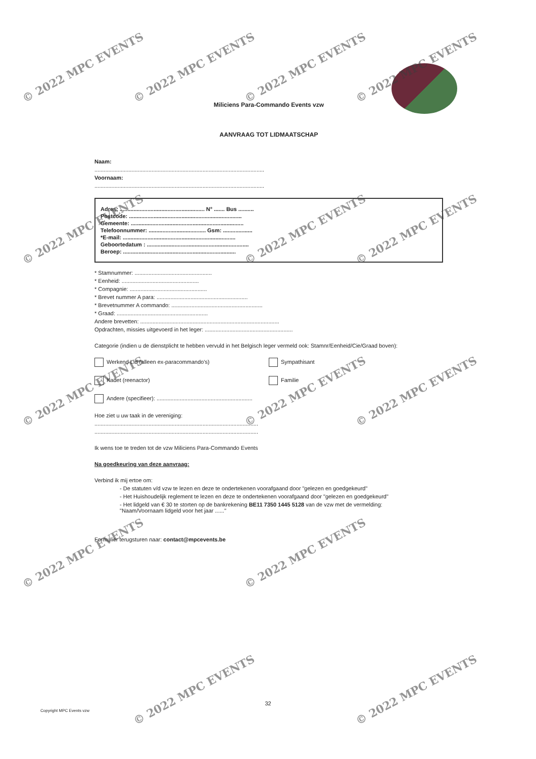Miliciens Para-Commando Events vzw
AANVRAAG TOT LIDMAATSCHAP
Naam:
..............................................................................................................
Voornaam:
..............................................................................................................
Adres: ....................................................... N° ....... Bus ..........
Postcode: .........................................................................
Gemeente: .........................................................................
Telefoonnummer: ..................................... Gsm: ...................
*E-mail: .........................................................................
Geboortedatum : ..................................................................
Beroep: .........................................................................
* Stamnummer: ..................................................
* Eenheid: ..................................................
* Compagnie: ..................................................
* Brevet nummer A para: ...........................................................
* Brevetnummer A commando: ...........................................................
* Graad: ...........................................................
Andere brevetten: ..........................................................................................
Opdrachten, missies uitgevoerd in het leger: .........................................................
Categorie (indien u de dienstplicht te hebben vervuld in het Belgisch leger vermeld ook: Stamnr/Eenheid/Cie/Graad boven):
Werkend Lid (alleen ex-paracommando's) Sympathisant
Kadet (reenactor) Familie
Andere (specifieer): ..............................................................
Hoe ziet u uw taak in de vereniging:
..........................................................................................................
..........................................................................................................
Ik wens toe te treden tot de vzw Miliciens Para-Commando Events
Na goedkeuring van deze aanvraag:
Verbind ik mij ertoe om:
- De statuten v/d vzw te lezen en deze te ondertekenen voorafgaand door "gelezen en goedgekeurd"
- Het Huishoudelijk reglement te lezen en deze te ondertekenen voorafgaand door "gelezen en goedgekeurd"
- Het lidgeld van € 30 te storten op de bankrekening BE11 7350 1445 5128 van de vzw met de vermelding:
"Naam/Voornaam lidgeld voor het jaar ......"
Formulier terugsturen naar: contact@mpcevents.be
32
Copyright MPC Events vzw
© 2022 MPC EVENTS © 2022 MPC EVENTS © 2022 MPC EVENTS © 2022 MPC EVENTS
© 2022 MPC EVENTS © 2022 MPC EVENTS © 2022 MPC EVENTS
© 2022 MPC EVENTS © 2022 MPC EVENTS © 2022 MPC EVENTS
© 2022 MPC EVENTS © 2022 MPC EVENTS
© 2022 MPC EVENTS © 2022 MPC EVENTS